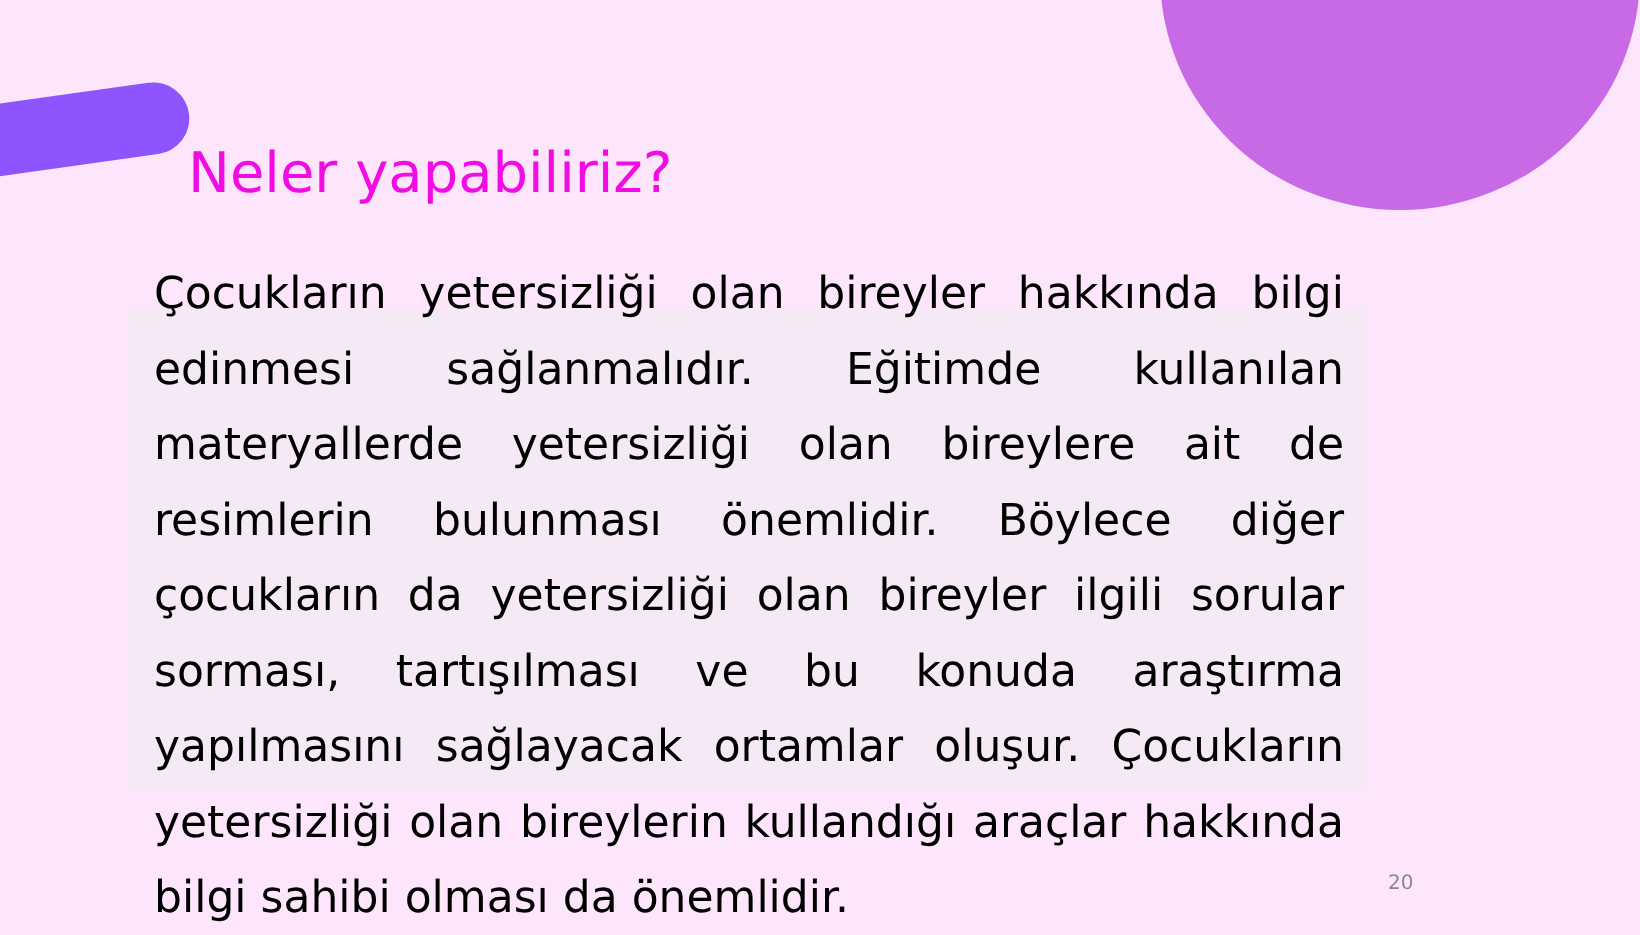Neler yapabiliriz?
Çocukların yetersizliği olan bireyler hakkında bilgi edinmesi sağlanmalıdır. Eğitimde kullanılan materyallerde yetersizliği olan bireylere ait de resimlerin bulunması önemlidir. Böylece diğer çocukların da yetersizliği olan bireyler ilgili sorular sorması, tartışılması ve bu konuda araştırma yapılmasını sağlayacak ortamlar oluşur. Çocukların yetersizliği olan bireylerin kullandığı araçlar hakkında bilgi sahibi olması da önemlidir.
20